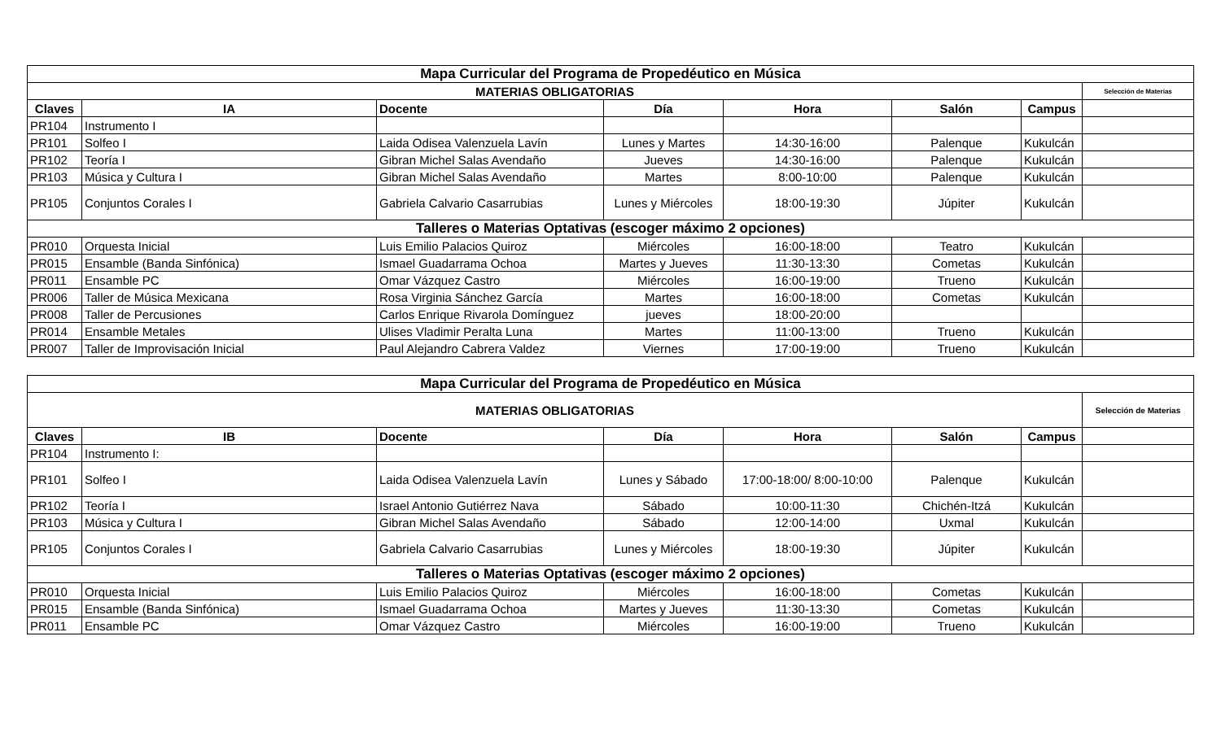| Mapa Curricular del Programa de Propedéutico en Música | | | | | | | |
| MATERIAS OBLIGATORIAS | | | | | | | Selección de Materias |
| Claves | IA | Docente | Día | Hora | Salón | Campus | |
| PR104 | Instrumento I | | | | | | |
| PR101 | Solfeo I | Laida Odisea Valenzuela Lavín | Lunes y Martes | 14:30-16:00 | Palenque | Kukulcán | |
| PR102 | Teoría I | Gibran Michel Salas Avendaño | Jueves | 14:30-16:00 | Palenque | Kukulcán | |
| PR103 | Música y Cultura I | Gibran Michel Salas Avendaño | Martes | 8:00-10:00 | Palenque | Kukulcán | |
| PR105 | Conjuntos Corales I | Gabriela Calvario Casarrubias | Lunes y Miércoles | 18:00-19:30 | Júpiter | Kukulcán | |
| Talleres o Materias Optativas (escoger máximo 2 opciones) | | | | | | | |
| PR010 | Orquesta Inicial | Luis Emilio Palacios Quiroz | Miércoles | 16:00-18:00 | Teatro | Kukulcán | |
| PR015 | Ensamble (Banda Sinfónica) | Ismael Guadarrama Ochoa | Martes y Jueves | 11:30-13:30 | Cometas | Kukulcán | |
| PR011 | Ensamble PC | Omar Vázquez Castro | Miércoles | 16:00-19:00 | Trueno | Kukulcán | |
| PR006 | Taller de Música Mexicana | Rosa Virginia Sánchez García | Martes | 16:00-18:00 | Cometas | Kukulcán | |
| PR008 | Taller de Percusiones | Carlos Enrique Rivarola Domínguez | jueves | 18:00-20:00 | | | |
| PR014 | Ensamble Metales | Ulises Vladimir Peralta Luna | Martes | 11:00-13:00 | Trueno | Kukulcán | |
| PR007 | Taller de Improvisación Inicial | Paul Alejandro Cabrera Valdez | Viernes | 17:00-19:00 | Trueno | Kukulcán | |
| Mapa Curricular del Programa de Propedéutico en Música | | | | | | | |
| MATERIAS OBLIGATORIAS | | | | | | | Selección de Materias |
| Claves | IB | Docente | Día | Hora | Salón | Campus | |
| PR104 | Instrumento I: | | | | | | |
| PR101 | Solfeo I | Laida Odisea Valenzuela Lavín | Lunes y Sábado | 17:00-18:00/ 8:00-10:00 | Palenque | Kukulcán | |
| PR102 | Teoría I | Israel Antonio Gutiérrez Nava | Sábado | 10:00-11:30 | Chichén-Itzá | Kukulcán | |
| PR103 | Música y Cultura I | Gibran Michel Salas Avendaño | Sábado | 12:00-14:00 | Uxmal | Kukulcán | |
| PR105 | Conjuntos Corales I | Gabriela Calvario Casarrubias | Lunes y Miércoles | 18:00-19:30 | Júpiter | Kukulcán | |
| Talleres o Materias Optativas (escoger máximo 2 opciones) | | | | | | | |
| PR010 | Orquesta Inicial | Luis Emilio Palacios Quiroz | Miércoles | 16:00-18:00 | Cometas | Kukulcán | |
| PR015 | Ensamble (Banda Sinfónica) | Ismael Guadarrama Ochoa | Martes y Jueves | 11:30-13:30 | Cometas | Kukulcán | |
| PR011 | Ensamble PC | Omar Vázquez Castro | Miércoles | 16:00-19:00 | Trueno | Kukulcán | |